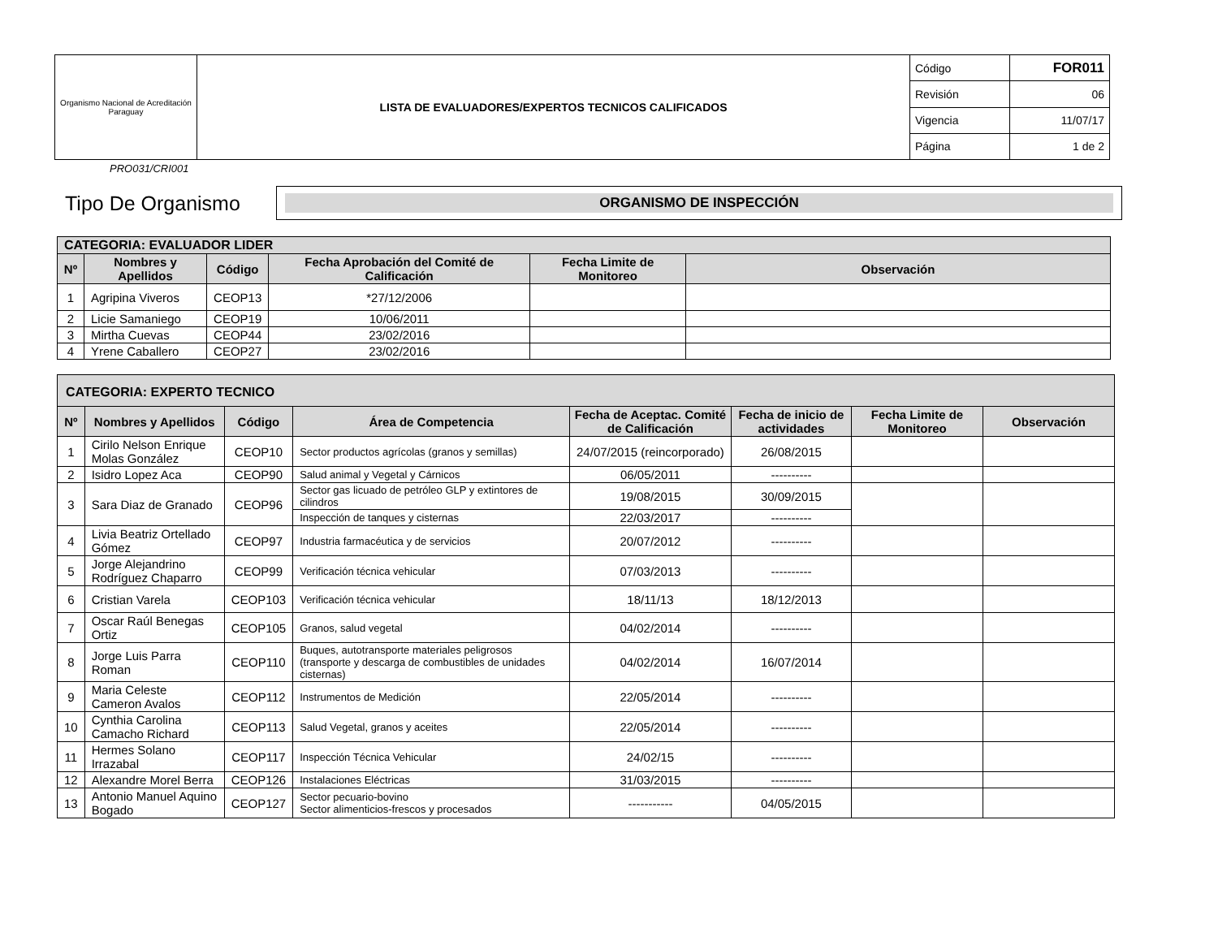| Organismo Nacional de Acreditación Paraguay | LISTA DE EVALUADORES/EXPERTOS TECNICOS CALIFICADOS | Código | FOR011 |
| | | Revisión | 06 |
| | | Vigencia | 11/07/17 |
| | | Página | 1 de 2 |
PRO031/CRI001
Tipo De Organismo
ORGANISMO DE INSPECCIÓN
| CATEGORIA: EVALUADOR LIDER | | | | | |
| Nº | Nombres y Apellidos | Código | Fecha Aprobación del Comité de Calificación | Fecha Limite de Monitoreo | Observación |
| 1 | Agripina Viveros | CEOP13 | *27/12/2006 | | |
| 2 | Licie Samaniego | CEOP19 | 10/06/2011 | | |
| 3 | Mirtha Cuevas | CEOP44 | 23/02/2016 | | |
| 4 | Yrene Caballero | CEOP27 | 23/02/2016 | | |
| CATEGORIA: EXPERTO TECNICO | | | | | | | |
| Nº | Nombres y Apellidos | Código | Área de Competencia | Fecha de Aceptac. Comité de Calificación | Fecha de inicio de actividades | Fecha Limite de Monitoreo | Observación |
| 1 | Cirilo Nelson Enrique Molas González | CEOP10 | Sector productos agrícolas (granos y semillas) | 24/07/2015 (reincorporado) | 26/08/2015 | | |
| 2 | Isidro Lopez Aca | CEOP90 | Salud animal y Vegetal y Cárnicos | 06/05/2011 | ---------- | | |
| 3 | Sara Diaz de Granado | CEOP96 | Sector gas licuado de petróleo GLP y extintores de cilindros | 19/08/2015 | 30/09/2015 | | |
| | | | Inspección de tanques y cisternas | 22/03/2017 | ---------- | | |
| 4 | Livia Beatriz Ortellado Gómez | CEOP97 | Industria farmacéutica y de servicios | 20/07/2012 | ---------- | | |
| 5 | Jorge Alejandrino Rodríguez Chaparro | CEOP99 | Verificación técnica vehicular | 07/03/2013 | ---------- | | |
| 6 | Cristian Varela | CEOP103 | Verificación técnica vehicular | 18/11/13 | 18/12/2013 | | |
| 7 | Oscar Raúl Benegas Ortiz | CEOP105 | Granos, salud vegetal | 04/02/2014 | ---------- | | |
| 8 | Jorge Luis Parra Roman | CEOP110 | Buques, autotransporte materiales peligrosos (transporte y descarga de combustibles de unidades cisternas) | 04/02/2014 | 16/07/2014 | | |
| 9 | Maria Celeste Cameron Avalos | CEOP112 | Instrumentos de Medición | 22/05/2014 | ---------- | | |
| 10 | Cynthia Carolina Camacho Richard | CEOP113 | Salud Vegetal, granos y aceites | 22/05/2014 | ---------- | | |
| 11 | Hermes Solano Irrazabal | CEOP117 | Inspección Técnica Vehicular | 24/02/15 | ---------- | | |
| 12 | Alexandre Morel Berra | CEOP126 | Instalaciones Eléctricas | 31/03/2015 | ---------- | | |
| 13 | Antonio Manuel Aquino Bogado | CEOP127 | Sector pecuario-bovino Sector alimenticios-frescos y procesados | ----------- | 04/05/2015 | | |